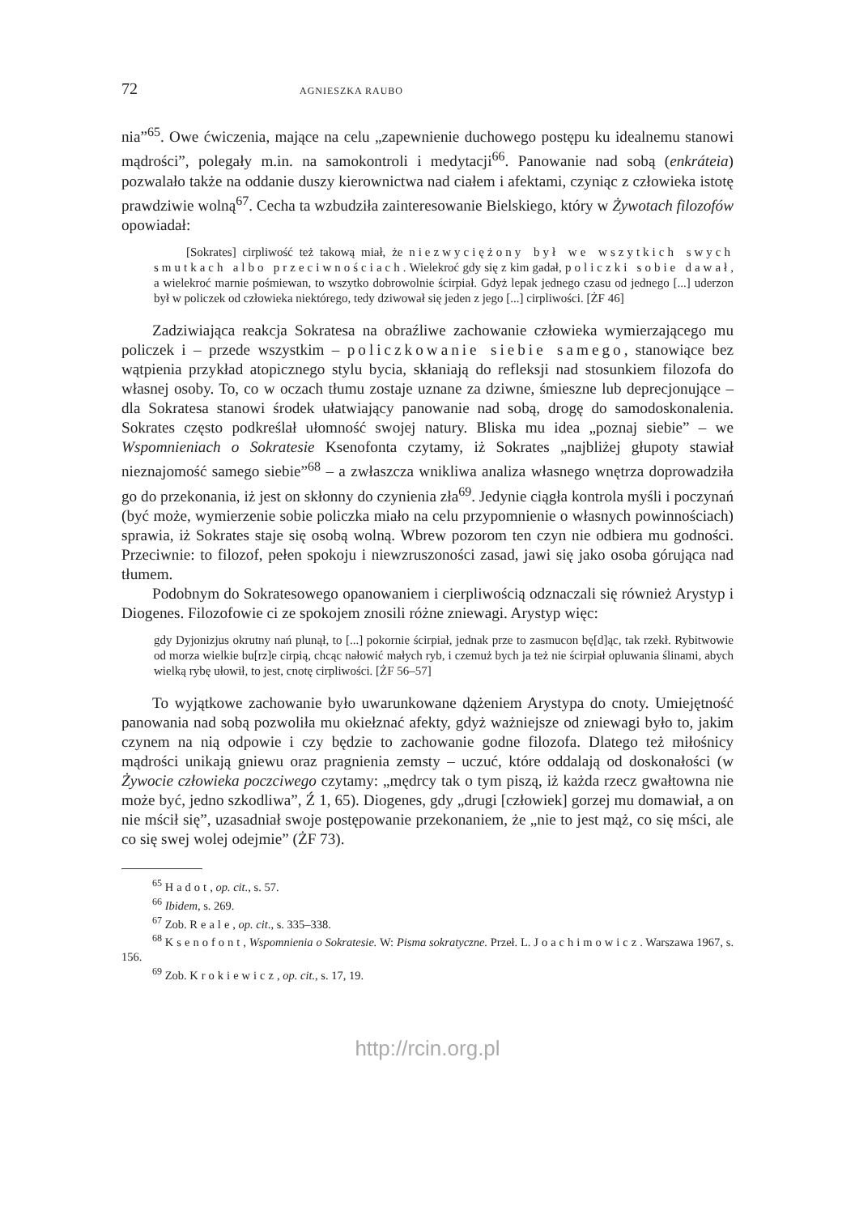72 AGNIESZKA RAUBO
nia”<sup>65</sup>. Owe ćwiczenia, mające na celu „zapewnienie duchowego postępu ku idealnemu stanowi mądrości”, polegały m.in. na samokontroli i medytacji<sup>66</sup>. Panowanie nad sobą (enkráteia) pozwalało także na oddanie duszy kierownictwa nad ciałem i afektami, czyniąc z człowieka istotę prawdziwie wolną<sup>67</sup>. Cecha ta wzbudziła zainteresowanie Bielskiego, który w Żywotach filozofów opowiadał:
[Sokrates] cirpliwość też takową miał, że niezwyciężony był we wszytkich swych smutkach albo przeciwnościach. Wielekroć gdy się z kim gadał, policzki sobie dawał, a wielekroć marnie pośmiewan, to wszytko dobrowolnie ścirpiał. Gdyż lepak jednego czasu od jednego [...] uderzon był w policzek od człowieka niektórego, tedy dziwował się jeden z jego [...] cirpliwości. [ŻF 46]
Zadziwiająca reakcja Sokratesa na obraźliwe zachowanie człowieka wymierzającego mu policzek i – przede wszystkim – policzkowanie siebie samego, stanowiące bez wątpienia przykład atopicznego stylu bycia, skłaniają do refleksji nad stosunkiem filozofa do własnej osoby. To, co w oczach tłumu zostaje uznane za dziwne, śmieszne lub deprecjonujące – dla Sokratesa stanowi środek ułatwiający panowanie nad sobą, drogę do samodoskonalenia. Sokrates często podkreślał ułomność swojej natury. Bliska mu idea „poznaj siebie” – we Wspomnieniach o Sokratesie Ksenofonta czytamy, iż Sokrates „najbliżej głupoty stawiał nieznajomość samego siebie”<sup>68</sup> – a zwłaszcza wnikliwa analiza własnego wnętrza doprowadziła go do przekonania, iż jest on skłonny do czynienia zła<sup>69</sup>. Jedynie ciągła kontrola myśli i poczynań (być może, wymierzenie sobie policzka miało na celu przypomnienie o własnych powinnościach) sprawia, iż Sokrates staje się osobą wolną. Wbrew pozorom ten czyn nie odbiera mu godności. Przeciwnie: to filozof, pełen spokoju i niewzruszoności zasad, jawi się jako osoba górująca nad tłumem.
Podobnym do Sokratesowego opanowaniem i cierpliwością odznaczali się również Arystyp i Diogenes. Filozofowie ci ze spokojem znosili różne zniewagi. Arystyp więc:
gdy Dyjonizjus okrutny nań plunął, to [...] pokornie ścirpiał, jednak prze to zasmucon bę[d]ąc, tak rzekł. Rybitwowie od morza wielkie bu[rz]e cirpią, chcąc nałowić małych ryb, i czemuż bych ja też nie ścirpiał opluwania ślinami, abych wielką rybę ułowił, to jest, cnotę cirpliwości. [ŻF 56–57]
To wyjątkowe zachowanie było uwarunkowane dążeniem Arystypa do cnoty. Umiejętność panowania nad sobą pozwoliła mu okiełznać afekty, gdyż ważniejsze od zniewagi było to, jakim czynem na nią odpowie i czy będzie to zachowanie godne filozofa. Dlatego też miłośnicy mądrości unikają gniewu oraz pragnienia zemsty – uczuć, które oddalają od doskonałości (w Żywocie człowieka poczciwego czytamy: „mędrcy tak o tym piszą, iż każda rzecz gwałtowna nie może być, jedno szkodliwa”, Ź 1, 65). Diogenes, gdy „drugi [człowiek] gorzej mu domawiał, a on nie mścił się”, uzasadniał swoje postępowanie przekonaniem, że „nie to jest mąż, co się mści, ale co się swej wolej odejmie” (ŻF 73).
<sup>65</sup> Hadot, op. cit., s. 57.
<sup>66</sup> Ibidem, s. 269.
<sup>67</sup> Zob. Reale, op. cit., s. 335–338.
<sup>68</sup> Ksenofont, Wspomnienia o Sokratesie. W: Pisma sokratyczne. Przeł. L. Joachimowicz. Warszawa 1967, s. 156.
<sup>69</sup> Zob. Krokiewicz, op. cit., s. 17, 19.
http://rcin.org.pl